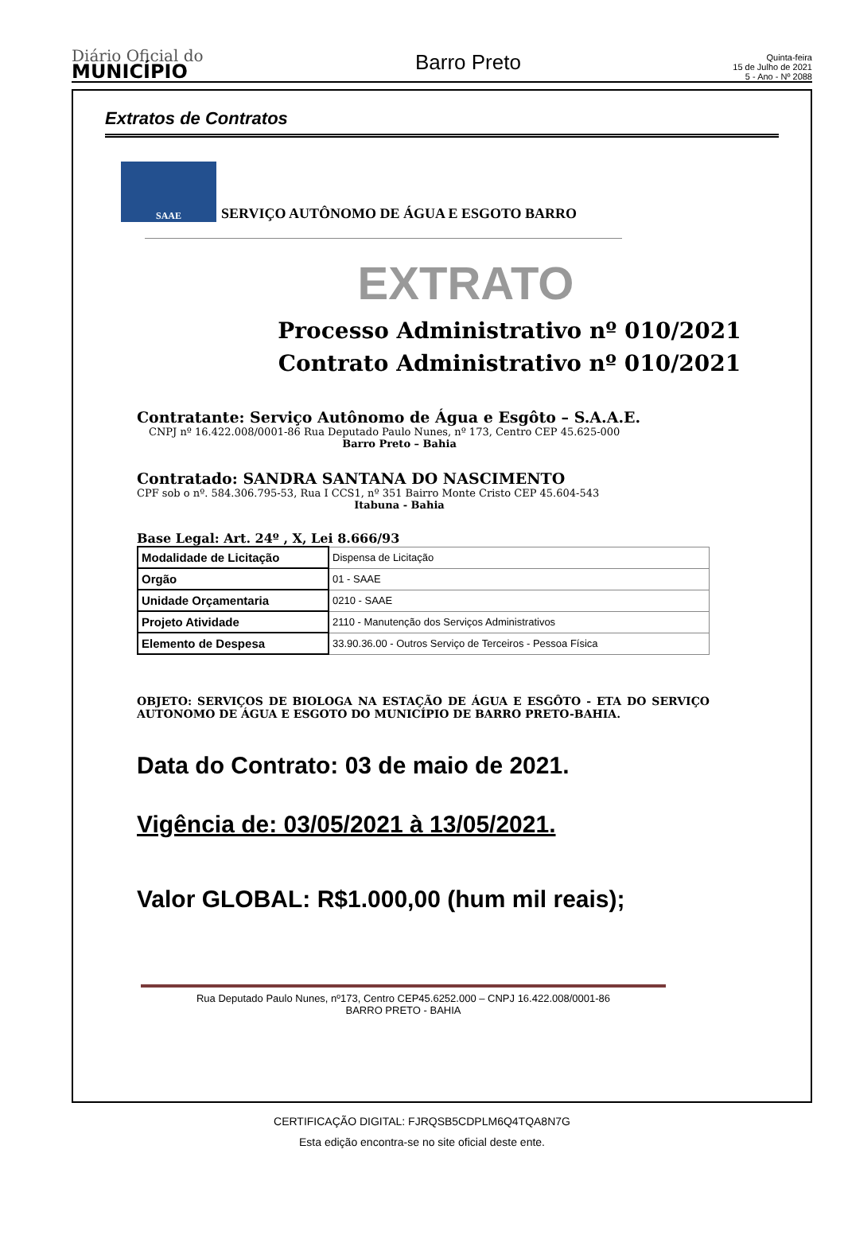Diário Oficial do
MUNICÍPIO
Barro Preto
Quinta-feira
15 de Julho de 2021
5 - Ano - Nº 2088
Extratos de Contratos
SAAE
SERVIÇO AUTÔNOMO DE ÁGUA E ESGOTO BARRO
EXTRATO
Processo Administrativo nº 010/2021
Contrato Administrativo nº 010/2021
Contratante: Serviço Autônomo de Água e Esgôto – S.A.A.E.
CNPJ nº 16.422.008/0001-86 Rua Deputado Paulo Nunes, nº 173, Centro CEP 45.625-000
Barro Preto – Bahia
Contratado: SANDRA SANTANA DO NASCIMENTO
CPF sob o nº. 584.306.795-53, Rua I CCS1, nº 351 Bairro Monte Cristo CEP 45.604-543
Itabuna - Bahia
Base Legal: Art. 24º , X, Lei 8.666/93
| Modalidade de Licitação | Dispensa de Licitação |
| Orgão | 01 - SAAE |
| Unidade Orçamentaria | 0210 - SAAE |
| Projeto Atividade | 2110 - Manutenção dos Serviços Administrativos |
| Elemento de Despesa | 33.90.36.00 - Outros Serviço de Terceiros - Pessoa Física |
OBJETO: SERVIÇOS DE BIOLOGA NA ESTAÇÃO DE ÁGUA E ESGÔTO - ETA DO SERVIÇO AUTONOMO DE ÁGUA E ESGOTO DO MUNICÍPIO DE BARRO PRETO-BAHIA.
Data do Contrato: 03 de maio de 2021.
Vigência de: 03/05/2021 à 13/05/2021.
Valor GLOBAL: R$1.000,00 (hum mil reais);
Rua Deputado Paulo Nunes, nº173, Centro CEP45.6252.000 – CNPJ 16.422.008/0001-86
BARRO PRETO - BAHIA
CERTIFICAÇÃO DIGITAL: FJRQSB5CDPLM6Q4TQA8N7G
Esta edição encontra-se no site oficial deste ente.